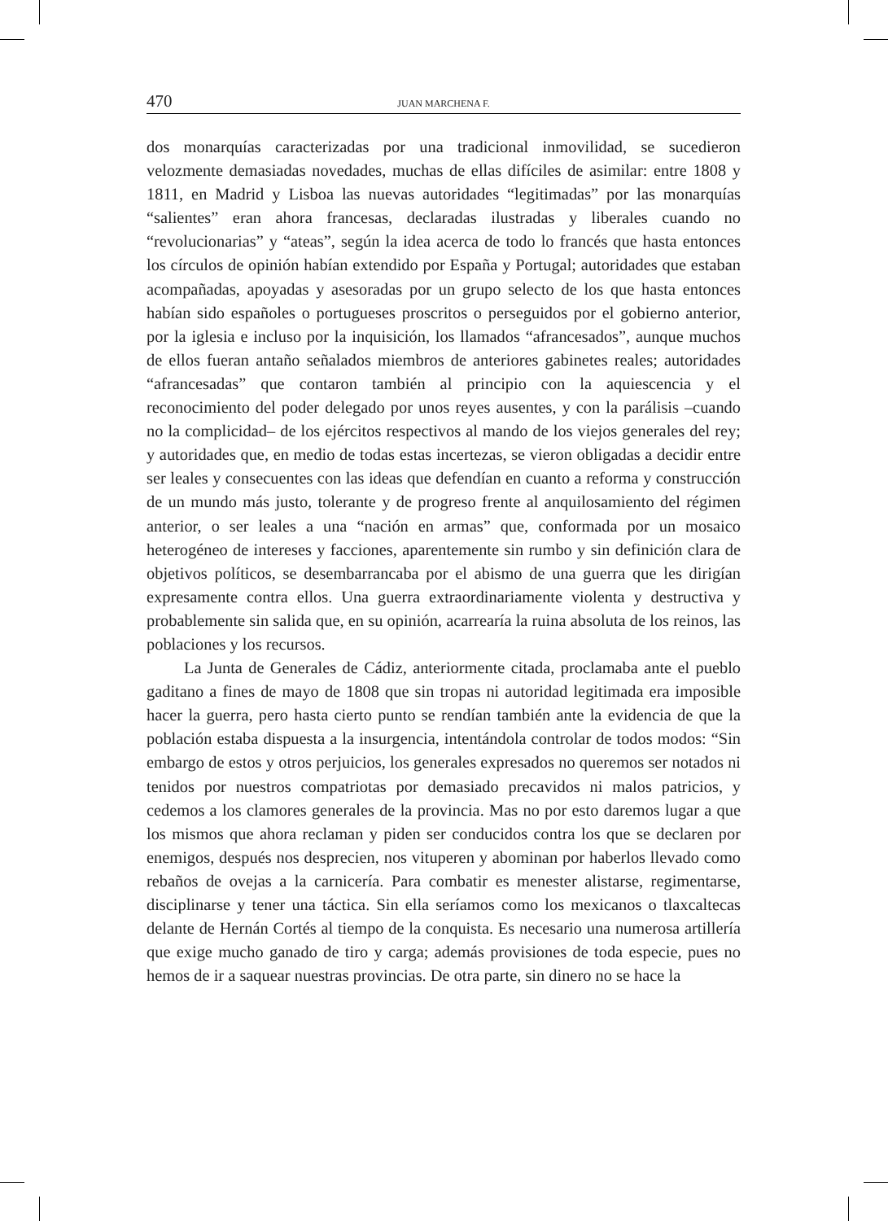470 JUAN MARCHENA F.
dos monarquías caracterizadas por una tradicional inmovilidad, se sucedieron velozmente demasiadas novedades, muchas de ellas difíciles de asimilar: entre 1808 y 1811, en Madrid y Lisboa las nuevas autoridades “legitimadas” por las monarquías “salientes” eran ahora francesas, declaradas ilustradas y liberales cuando no “revolucionarias” y “ateas”, según la idea acerca de todo lo francés que hasta entonces los círculos de opinión habían extendido por España y Portugal; autoridades que estaban acompañadas, apoyadas y asesoradas por un grupo selecto de los que hasta entonces habían sido españoles o portugueses proscritos o perseguidos por el gobierno anterior, por la iglesia e incluso por la inquisición, los llamados “afrancesados”, aunque muchos de ellos fueran antaño señalados miembros de anteriores gabinetes reales; autoridades “afrancesadas” que contaron también al principio con la aquiescencia y el reconocimiento del poder delegado por unos reyes ausentes, y con la parálisis –cuando no la complicidad– de los ejércitos respectivos al mando de los viejos generales del rey; y autoridades que, en medio de todas estas incertezas, se vieron obligadas a decidir entre ser leales y consecuentes con las ideas que defendían en cuanto a reforma y construcción de un mundo más justo, tolerante y de progreso frente al anquilosamiento del régimen anterior, o ser leales a una “nación en armas” que, conformada por un mosaico heterogéneo de intereses y facciones, aparentemente sin rumbo y sin definición clara de objetivos políticos, se desembarrancaba por el abismo de una guerra que les dirigían expresamente contra ellos. Una guerra extraordinariamente violenta y destructiva y probablemente sin salida que, en su opinión, acarrearía la ruina absoluta de los reinos, las poblaciones y los recursos.
La Junta de Generales de Cádiz, anteriormente citada, proclamaba ante el pueblo gaditano a fines de mayo de 1808 que sin tropas ni autoridad legitimada era imposible hacer la guerra, pero hasta cierto punto se rendían también ante la evidencia de que la población estaba dispuesta a la insurgencia, intentándola controlar de todos modos: “Sin embargo de estos y otros perjuicios, los generales expresados no queremos ser notados ni tenidos por nuestros compatriotas por demasiado precavidos ni malos patricios, y cedemos a los clamores generales de la provincia. Mas no por esto daremos lugar a que los mismos que ahora reclaman y piden ser conducidos contra los que se declaren por enemigos, después nos desprecien, nos vituperen y abominan por haberlos llevado como rebaños de ovejas a la carnicería. Para combatir es menester alistarse, regimentarse, disciplinarse y tener una táctica. Sin ella seríamos como los mexicanos o tlaxcaltecas delante de Hernán Cortés al tiempo de la conquista. Es necesario una numerosa artillería que exige mucho ganado de tiro y carga; además provisiones de toda especie, pues no hemos de ir a saquear nuestras provincias. De otra parte, sin dinero no se hace la